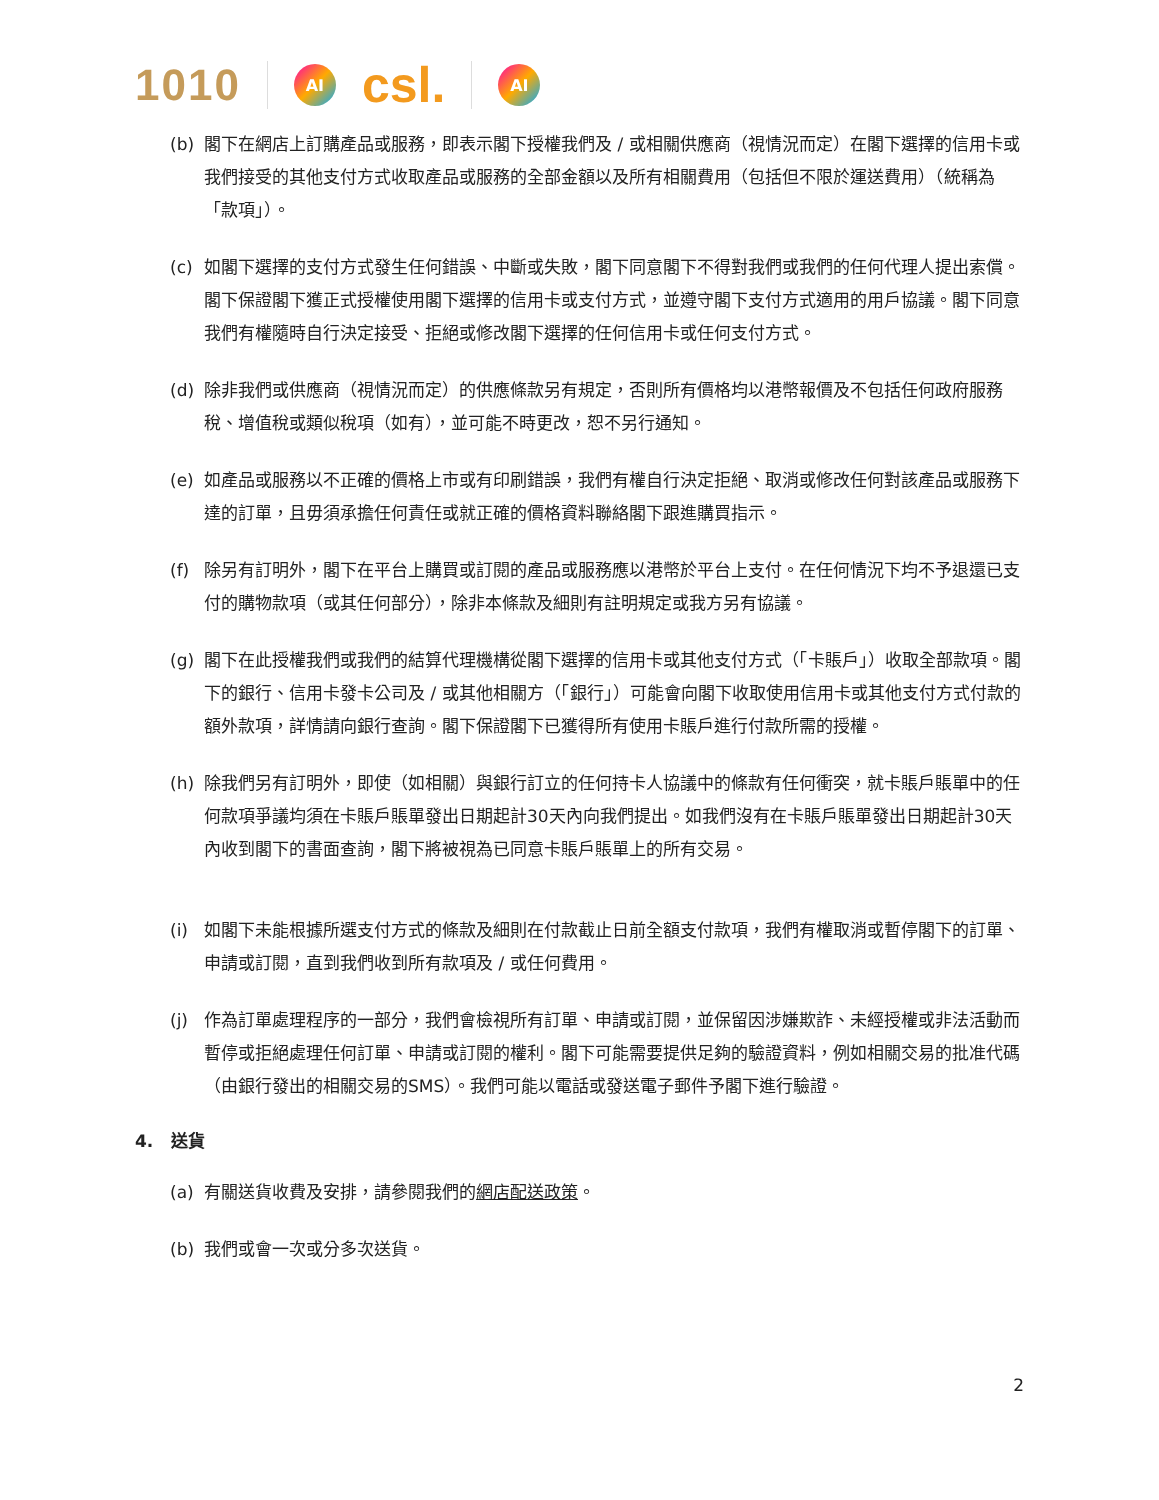1010 AI csl. AI
(b) 閣下在網店上訂購產品或服務，即表示閣下授權我們及 / 或相關供應商（視情況而定）在閣下選擇的信用卡或我們接受的其他支付方式收取產品或服務的全部金額以及所有相關費用（包括但不限於運送費用）（統稱為「款項」）。
(c) 如閣下選擇的支付方式發生任何錯誤、中斷或失敗，閣下同意閣下不得對我們或我們的任何代理人提出索償。閣下保證閣下獲正式授權使用閣下選擇的信用卡或支付方式，並遵守閣下支付方式適用的用戶協議。閣下同意我們有權隨時自行決定接受、拒絕或修改閣下選擇的任何信用卡或任何支付方式。
(d) 除非我們或供應商（視情況而定）的供應條款另有規定，否則所有價格均以港幣報價及不包括任何政府服務稅、增值稅或類似稅項（如有），並可能不時更改，恕不另行通知。
(e) 如產品或服務以不正確的價格上市或有印刷錯誤，我們有權自行決定拒絕、取消或修改任何對該產品或服務下達的訂單，且毋須承擔任何責任或就正確的價格資料聯絡閣下跟進購買指示。
(f) 除另有訂明外，閣下在平台上購買或訂閱的產品或服務應以港幣於平台上支付。在任何情況下均不予退還已支付的購物款項（或其任何部分），除非本條款及細則有註明規定或我方另有協議。
(g) 閣下在此授權我們或我們的結算代理機構從閣下選擇的信用卡或其他支付方式（「卡賬戶」）收取全部款項。閣下的銀行、信用卡發卡公司及 / 或其他相關方（「銀行」）可能會向閣下收取使用信用卡或其他支付方式付款的額外款項，詳情請向銀行查詢。閣下保證閣下已獲得所有使用卡賬戶進行付款所需的授權。
(h) 除我們另有訂明外，即使（如相關）與銀行訂立的任何持卡人協議中的條款有任何衝突，就卡賬戶賬單中的任何款項爭議均須在卡賬戶賬單發出日期起計30天內向我們提出。如我們沒有在卡賬戶賬單發出日期起計30天內收到閣下的書面查詢，閣下將被視為已同意卡賬戶賬單上的所有交易。
(i) 如閣下未能根據所選支付方式的條款及細則在付款截止日前全額支付款項，我們有權取消或暫停閣下的訂單、申請或訂閱，直到我們收到所有款項及 / 或任何費用。
(j) 作為訂單處理程序的一部分，我們會檢視所有訂單、申請或訂閱，並保留因涉嫌欺詐、未經授權或非法活動而暫停或拒絕處理任何訂單、申請或訂閱的權利。閣下可能需要提供足夠的驗證資料，例如相關交易的批准代碼（由銀行發出的相關交易的SMS）。我們可能以電話或發送電子郵件予閣下進行驗證。
4. 送貨
(a) 有關送貨收費及安排，請參閱我們的網店配送政策。
(b) 我們或會一次或分多次送貨。
2